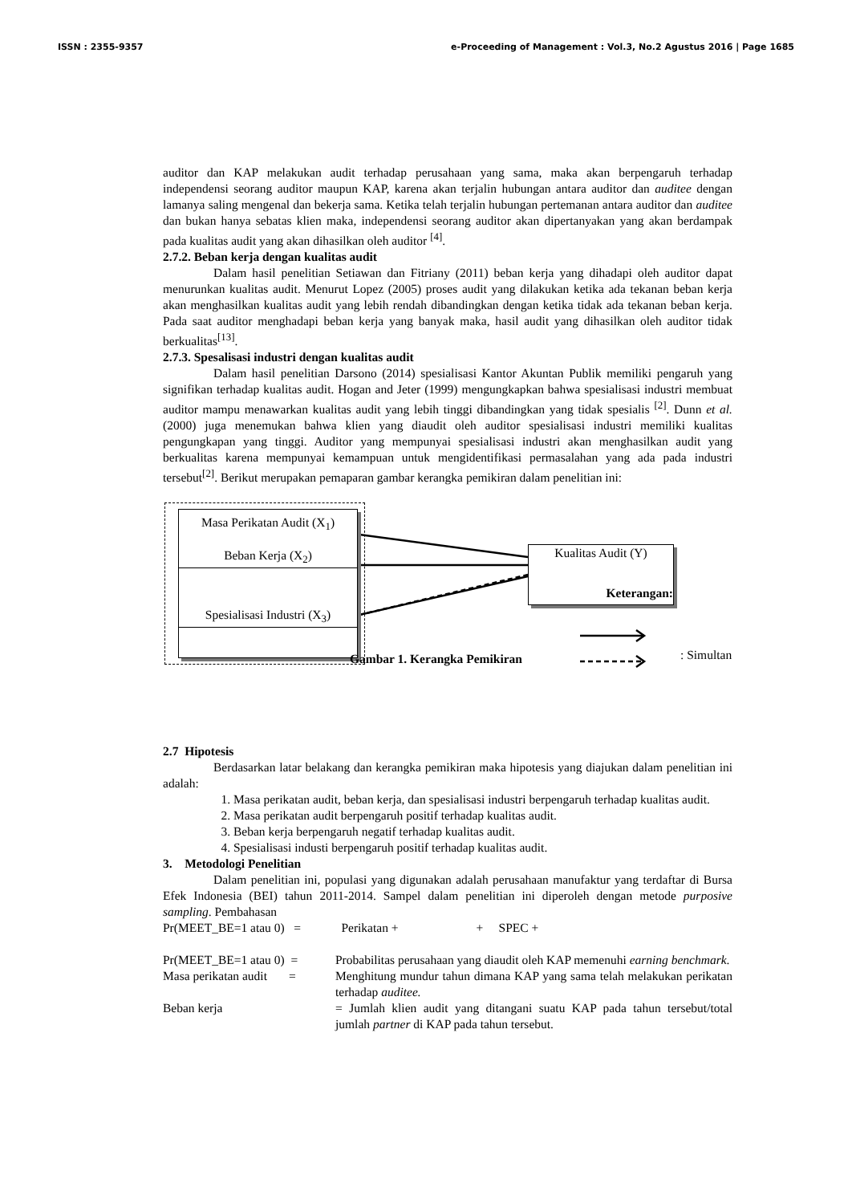ISSN : 2355-9357 e-Proceeding of Management : Vol.3, No.2 Agustus 2016 | Page 1685
auditor dan KAP melakukan audit terhadap perusahaan yang sama, maka akan berpengaruh terhadap independensi seorang auditor maupun KAP, karena akan terjalin hubungan antara auditor dan auditee dengan lamanya saling mengenal dan bekerja sama. Ketika telah terjalin hubungan pertemanan antara auditor dan auditee dan bukan hanya sebatas klien maka, independensi seorang auditor akan dipertanyakan yang akan berdampak pada kualitas audit yang akan dihasilkan oleh auditor <sup>[4]</sup>.
2.7.2. Beban kerja dengan kualitas audit
Dalam hasil penelitian Setiawan dan Fitriany (2011) beban kerja yang dihadapi oleh auditor dapat menurunkan kualitas audit. Menurut Lopez (2005) proses audit yang dilakukan ketika ada tekanan beban kerja akan menghasilkan kualitas audit yang lebih rendah dibandingkan dengan ketika tidak ada tekanan beban kerja. Pada saat auditor menghadapi beban kerja yang banyak maka, hasil audit yang dihasilkan oleh auditor tidak berkualitas<sup>[13]</sup>.
2.7.3. Spesalisasi industri dengan kualitas audit
Dalam hasil penelitian Darsono (2014) spesialisasi Kantor Akuntan Publik memiliki pengaruh yang signifikan terhadap kualitas audit. Hogan and Jeter (1999) mengungkapkan bahwa spesialisasi industri membuat auditor mampu menawarkan kualitas audit yang lebih tinggi dibandingkan yang tidak spesialis <sup>[2]</sup>. Dunn et al. (2000) juga menemukan bahwa klien yang diaudit oleh auditor spesialisasi industri memiliki kualitas pengungkapan yang tinggi. Auditor yang mempunyai spesialisasi industri akan menghasilkan audit yang berkualitas karena mempunyai kemampuan untuk mengidentifikasi permasalahan yang ada pada industri tersebut<sup>[2]</sup>. Berikut merupakan pemaparan gambar kerangka pemikiran dalam penelitian ini:
Masa Perikatan Audit (X<sub>1</sub>)
Beban Kerja (X<sub>2</sub>)
Spesialisasi Industri (X<sub>3</sub>)
Kualitas Audit (Y)
Keterangan:
Gambar 1. Kerangka Pemikiran : Simultan
2.7 Hipotesis
Berdasarkan latar belakang dan kerangka pemikiran maka hipotesis yang diajukan dalam penelitian ini adalah:
1. Masa perikatan audit, beban kerja, dan spesialisasi industri berpengaruh terhadap kualitas audit.
2. Masa perikatan audit berpengaruh positif terhadap kualitas audit.
3. Beban kerja berpengaruh negatif terhadap kualitas audit.
4. Spesialisasi industi berpengaruh positif terhadap kualitas audit.
3. Metodologi Penelitian
Dalam penelitian ini, populasi yang digunakan adalah perusahaan manufaktur yang terdaftar di Bursa Efek Indonesia (BEI) tahun 2011-2014. Sampel dalam penelitian ini diperoleh dengan metode purposive sampling. Pembahasan
Pr(MEET_BE=1 atau 0) = Perikatan + + SPEC +
Pr(MEET_BE=1 atau 0) = Probabilitas perusahaan yang diaudit oleh KAP memenuhi earning benchmark.
Masa perikatan audit =
Menghitung mundur tahun dimana KAP yang sama telah melakukan perikatan terhadap auditee.
Beban kerja = Jumlah klien audit yang ditangani suatu KAP pada tahun tersebut/total jumlah partner di KAP pada tahun tersebut.